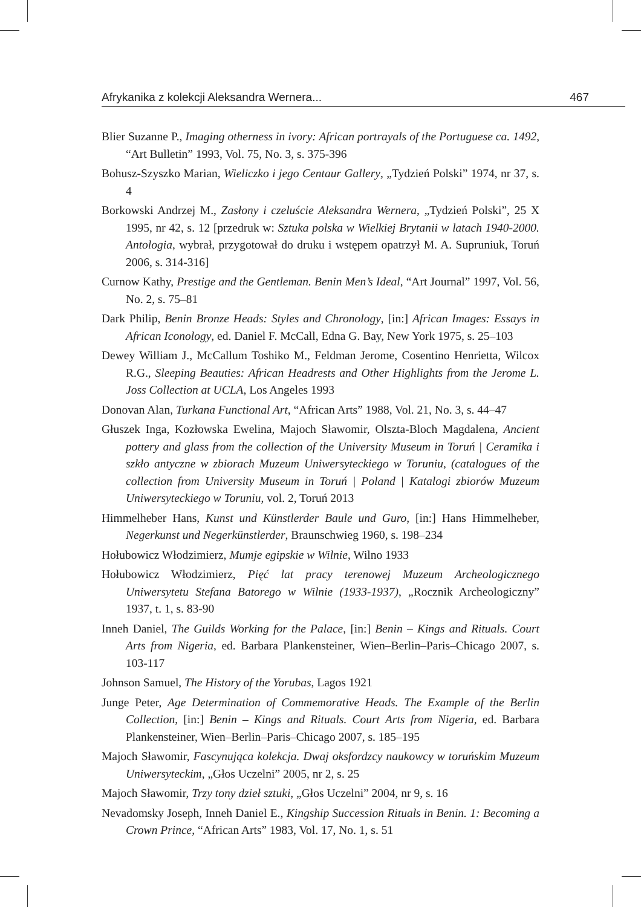Afrykanika z kolekcji Aleksandra Wernera... 467
Blier Suzanne P., Imaging otherness in ivory: African portrayals of the Portuguese ca. 1492, “Art Bulletin” 1993, Vol. 75, No. 3, s. 375-396
Bohusz-Szyszko Marian, Wieliczko i jego Centaur Gallery, „Tydzień Polski” 1974, nr 37, s. 4
Borkowski Andrzej M., Zasłony i czeluście Aleksandra Wernera, „Tydzień Polski”, 25 X 1995, nr 42, s. 12 [przedruk w: Sztuka polska w Wielkiej Brytanii w latach 1940-2000. Antologia, wybrał, przygotował do druku i wstępem opatrzył M. A. Supruniuk, Toruń 2006, s. 314-316]
Curnow Kathy, Prestige and the Gentleman. Benin Men’s Ideal, “Art Journal” 1997, Vol. 56, No. 2, s. 75–81
Dark Philip, Benin Bronze Heads: Styles and Chronology, [in:] African Images: Essays in African Iconology, ed. Daniel F. McCall, Edna G. Bay, New York 1975, s. 25–103
Dewey William J., McCallum Toshiko M., Feldman Jerome, Cosentino Henrietta, Wilcox R.G., Sleeping Beauties: African Headrests and Other Highlights from the Jerome L. Joss Collection at UCLA, Los Angeles 1993
Donovan Alan, Turkana Functional Art, “African Arts” 1988, Vol. 21, No. 3, s. 44–47
Głuszek Inga, Kozłowska Ewelina, Majoch Sławomir, Olszta-Bloch Magdalena, Ancient pottery and glass from the collection of the University Museum in Toruń | Ceramika i szkło antyczne w zbiorach Muzeum Uniwersyteckiego w Toruniu, (catalogues of the collection from University Museum in Toruń | Poland | Katalogi zbiorów Muzeum Uniwersyteckiego w Toruniu, vol. 2, Toruń 2013
Himmelheber Hans, Kunst und Künstlerder Baule und Guro, [in:] Hans Himmelheber, Negerkunst und Negerkünstlerder, Braunschwieg 1960, s. 198–234
Hołubowicz Włodzimierz, Mumje egipskie w Wilnie, Wilno 1933
Hołubowicz Włodzimierz, Pięć lat pracy terenowej Muzeum Archeologicznego Uniwersytetu Stefana Batorego w Wilnie (1933-1937), „Rocznik Archeologiczny” 1937, t. 1, s. 83-90
Inneh Daniel, The Guilds Working for the Palace, [in:] Benin – Kings and Rituals. Court Arts from Nigeria, ed. Barbara Plankensteiner, Wien–Berlin–Paris–Chicago 2007, s. 103-117
Johnson Samuel, The History of the Yorubas, Lagos 1921
Junge Peter, Age Determination of Commemorative Heads. The Example of the Berlin Collection, [in:] Benin – Kings and Rituals. Court Arts from Nigeria, ed. Barbara Plankensteiner, Wien–Berlin–Paris–Chicago 2007, s. 185–195
Majoch Sławomir, Fascynująca kolekcja. Dwaj oksfordzcy naukowcy w toruńskim Muzeum Uniwersyteckim, „Głos Uczelni” 2005, nr 2, s. 25
Majoch Sławomir, Trzy tony dzieł sztuki, „Głos Uczelni” 2004, nr 9, s. 16
Nevadomsky Joseph, Inneh Daniel E., Kingship Succession Rituals in Benin. 1: Becoming a Crown Prince, “African Arts” 1983, Vol. 17, No. 1, s. 51